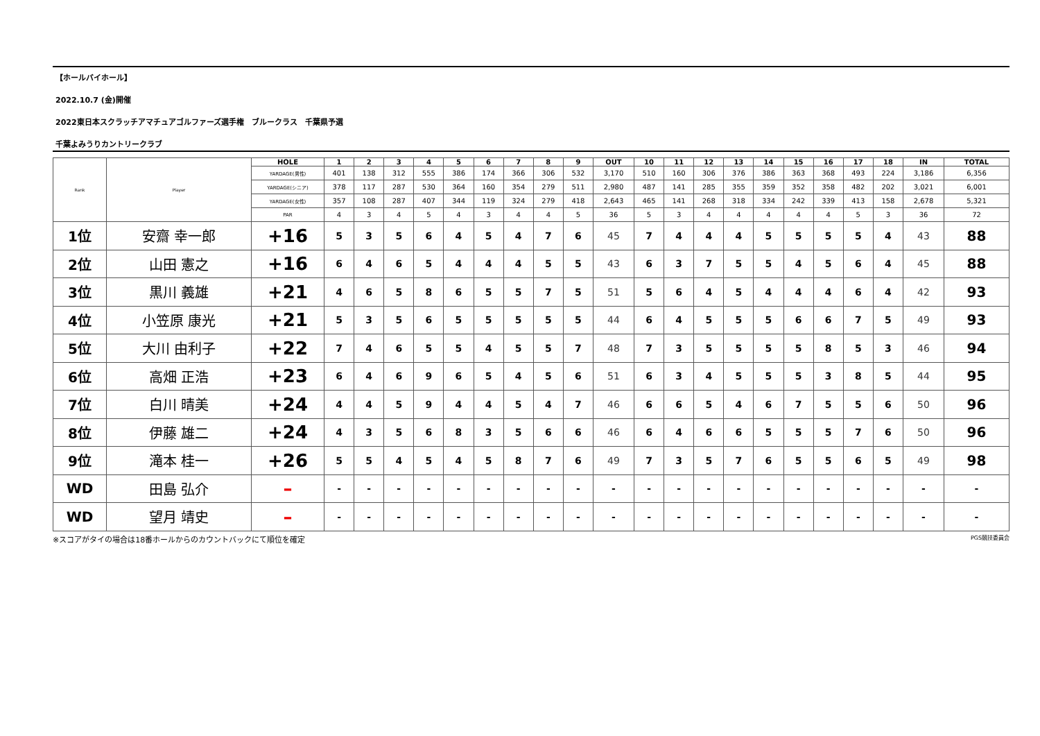【ホールバイホール】
2022.10.7 (金)開催
2022東日本スクラッチアマチュアゴルファーズ選手権　ブルークラス　千葉県予選
千葉よみうりカントリークラブ
| Rank | Player | HOLE | 1 | 2 | 3 | 4 | 5 | 6 | 7 | 8 | 9 | OUT | 10 | 11 | 12 | 13 | 14 | 15 | 16 | 17 | 18 | IN | TOTAL |
| | | YARDAGE(男性) | 401 | 138 | 312 | 555 | 386 | 174 | 366 | 306 | 532 | 3,170 | 510 | 160 | 306 | 376 | 386 | 363 | 368 | 493 | 224 | 3,186 | 6,356 |
| | | YARDAGE(シニア) | 378 | 117 | 287 | 530 | 364 | 160 | 354 | 279 | 511 | 2,980 | 487 | 141 | 285 | 355 | 359 | 352 | 358 | 482 | 202 | 3,021 | 6,001 |
| | | YARDAGE(女性) | 357 | 108 | 287 | 407 | 344 | 119 | 324 | 279 | 418 | 2,643 | 465 | 141 | 268 | 318 | 334 | 242 | 339 | 413 | 158 | 2,678 | 5,321 |
| | | PAR | 4 | 3 | 4 | 5 | 4 | 3 | 4 | 4 | 5 | 36 | 5 | 3 | 4 | 4 | 4 | 4 | 4 | 5 | 3 | 36 | 72 |
| 1位 | 安齋 幸一郎 | +16 | 5 | 3 | 5 | 6 | 4 | 5 | 4 | 7 | 6 | 45 | 7 | 4 | 4 | 4 | 5 | 5 | 5 | 5 | 4 | 43 | 88 |
| 2位 | 山田 憲之 | +16 | 6 | 4 | 6 | 5 | 4 | 4 | 4 | 5 | 5 | 43 | 6 | 3 | 7 | 5 | 5 | 4 | 5 | 6 | 4 | 45 | 88 |
| 3位 | 黒川 義雄 | +21 | 4 | 6 | 5 | 8 | 6 | 5 | 5 | 7 | 5 | 51 | 5 | 6 | 4 | 5 | 4 | 4 | 4 | 6 | 4 | 42 | 93 |
| 4位 | 小笠原 康光 | +21 | 5 | 3 | 5 | 6 | 5 | 5 | 5 | 5 | 5 | 44 | 6 | 4 | 5 | 5 | 5 | 6 | 6 | 7 | 5 | 49 | 93 |
| 5位 | 大川 由利子 | +22 | 7 | 4 | 6 | 5 | 5 | 4 | 5 | 5 | 7 | 48 | 7 | 3 | 5 | 5 | 5 | 5 | 8 | 5 | 3 | 46 | 94 |
| 6位 | 高畑 正浩 | +23 | 6 | 4 | 6 | 9 | 6 | 5 | 4 | 5 | 6 | 51 | 6 | 3 | 4 | 5 | 5 | 5 | 3 | 8 | 5 | 44 | 95 |
| 7位 | 白川 晴美 | +24 | 4 | 4 | 5 | 9 | 4 | 4 | 5 | 4 | 7 | 46 | 6 | 6 | 5 | 4 | 6 | 7 | 5 | 5 | 6 | 50 | 96 |
| 8位 | 伊藤 雄二 | +24 | 4 | 3 | 5 | 6 | 8 | 3 | 5 | 6 | 6 | 46 | 6 | 4 | 6 | 6 | 5 | 5 | 5 | 7 | 6 | 50 | 96 |
| 9位 | 滝本 桂一 | +26 | 5 | 5 | 4 | 5 | 4 | 5 | 8 | 7 | 6 | 49 | 7 | 3 | 5 | 7 | 6 | 5 | 5 | 6 | 5 | 49 | 98 |
| WD | 田島 弘介 | – | - | - | - | - | - | - | - | - | - | - | - | - | - | - | - | - | - | - | - | - | - |
| WD | 望月 靖史 | – | - | - | - | - | - | - | - | - | - | - | - | - | - | - | - | - | - | - | - | - | - |
※スコアがタイの場合は18番ホールからのカウントバックにて順位を確定 PGS競技委員会